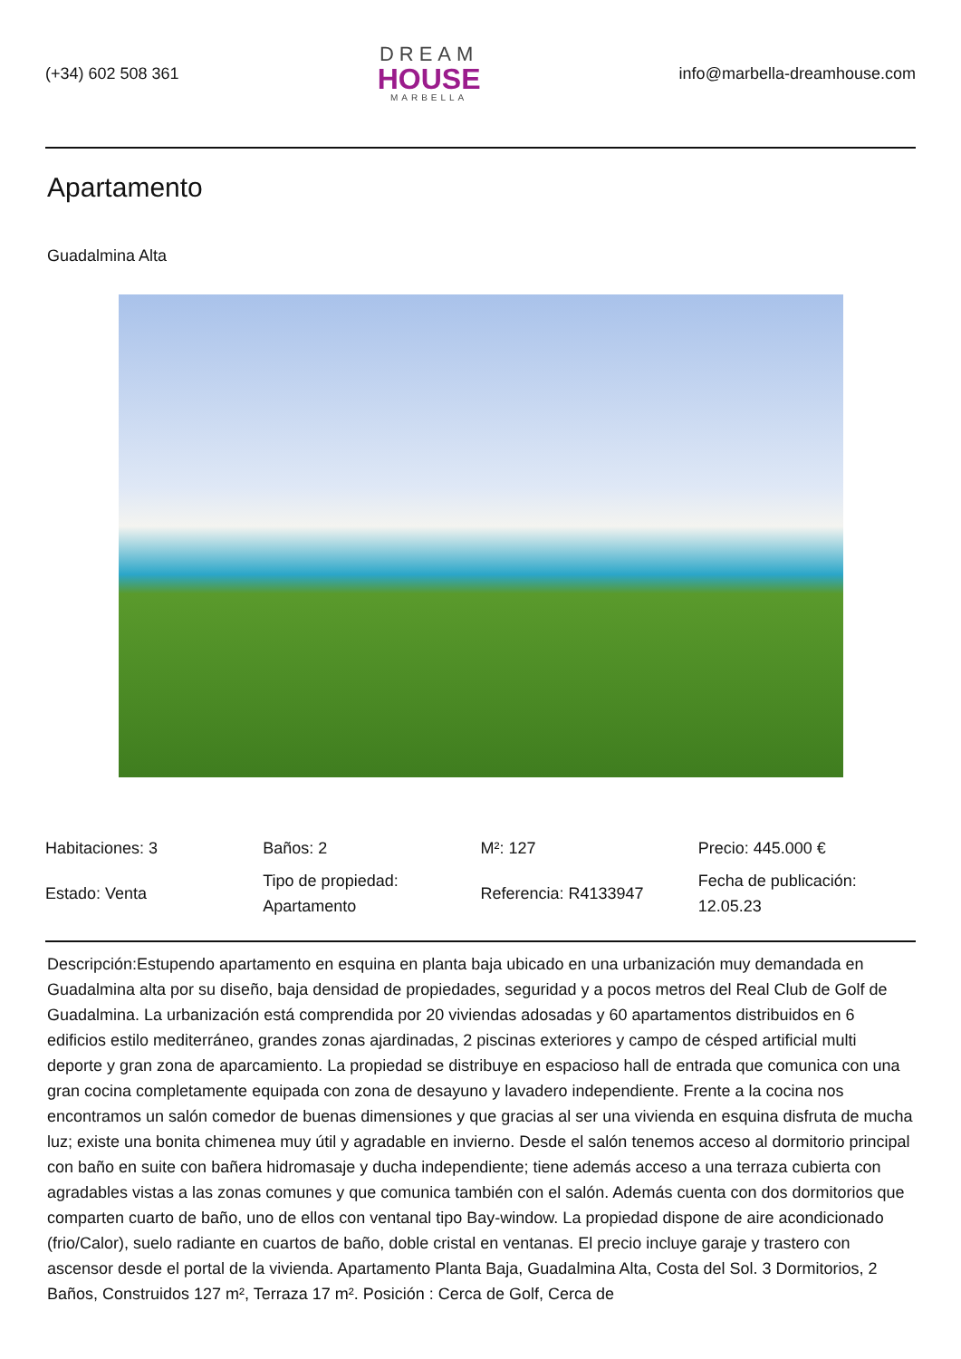(+34) 602 508 361
DREAM
HOUSE
MARBELLA
info@marbella-dreamhouse.com
Apartamento
Guadalmina Alta
| Habitaciones: 3 | Baños: 2 | M²: 127 | Precio: 445.000 € |
| Estado: Venta | Tipo de propiedad: Apartamento | Referencia: R4133947 | Fecha de publicación: 12.05.23 |
Descripción:Estupendo apartamento en esquina en planta baja ubicado en una urbanización muy demandada en Guadalmina alta por su diseño, baja densidad de propiedades, seguridad y a pocos metros del Real Club de Golf de Guadalmina. La urbanización está comprendida por 20 viviendas adosadas y 60 apartamentos distribuidos en 6 edificios estilo mediterráneo, grandes zonas ajardinadas, 2 piscinas exteriores y campo de césped artificial multi deporte y gran zona de aparcamiento. La propiedad se distribuye en espacioso hall de entrada que comunica con una gran cocina completamente equipada con zona de desayuno y lavadero independiente. Frente a la cocina nos encontramos un salón comedor de buenas dimensiones y que gracias al ser una vivienda en esquina disfruta de mucha luz; existe una bonita chimenea muy útil y agradable en invierno. Desde el salón tenemos acceso al dormitorio principal con baño en suite con bañera hidromasaje y ducha independiente; tiene además acceso a una terraza cubierta con agradables vistas a las zonas comunes y que comunica también con el salón. Además cuenta con dos dormitorios que comparten cuarto de baño, uno de ellos con ventanal tipo Bay-window. La propiedad dispone de aire acondicionado (frio/Calor), suelo radiante en cuartos de baño, doble cristal en ventanas. El precio incluye garaje y trastero con ascensor desde el portal de la vivienda. Apartamento Planta Baja, Guadalmina Alta, Costa del Sol. 3 Dormitorios, 2 Baños, Construidos 127 m², Terraza 17 m². Posición : Cerca de Golf, Cerca de